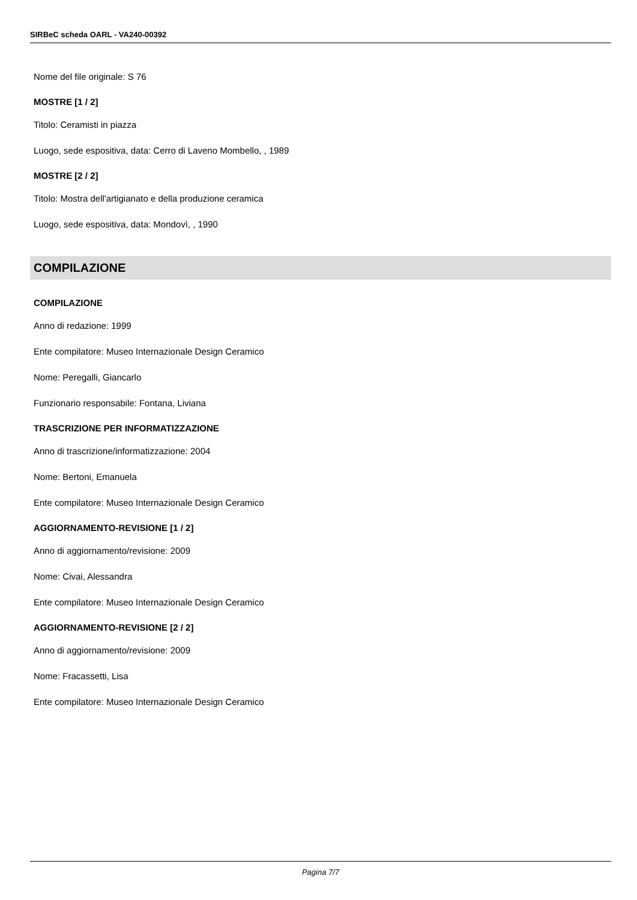SIRBeC scheda OARL - VA240-00392
Nome del file originale: S 76
MOSTRE [1 / 2]
Titolo: Ceramisti in piazza
Luogo, sede espositiva, data: Cerro di Laveno Mombello, , 1989
MOSTRE [2 / 2]
Titolo: Mostra dell'artigianato e della produzione ceramica
Luogo, sede espositiva, data: Mondovì, , 1990
COMPILAZIONE
COMPILAZIONE
Anno di redazione: 1999
Ente compilatore: Museo Internazionale Design Ceramico
Nome: Peregalli, Giancarlo
Funzionario responsabile: Fontana, Liviana
TRASCRIZIONE PER INFORMATIZZAZIONE
Anno di trascrizione/informatizzazione: 2004
Nome: Bertoni, Emanuela
Ente compilatore: Museo Internazionale Design Ceramico
AGGIORNAMENTO-REVISIONE [1 / 2]
Anno di aggiornamento/revisione: 2009
Nome: Civai, Alessandra
Ente compilatore: Museo Internazionale Design Ceramico
AGGIORNAMENTO-REVISIONE [2 / 2]
Anno di aggiornamento/revisione: 2009
Nome: Fracassetti, Lisa
Ente compilatore: Museo Internazionale Design Ceramico
Pagina 7/7